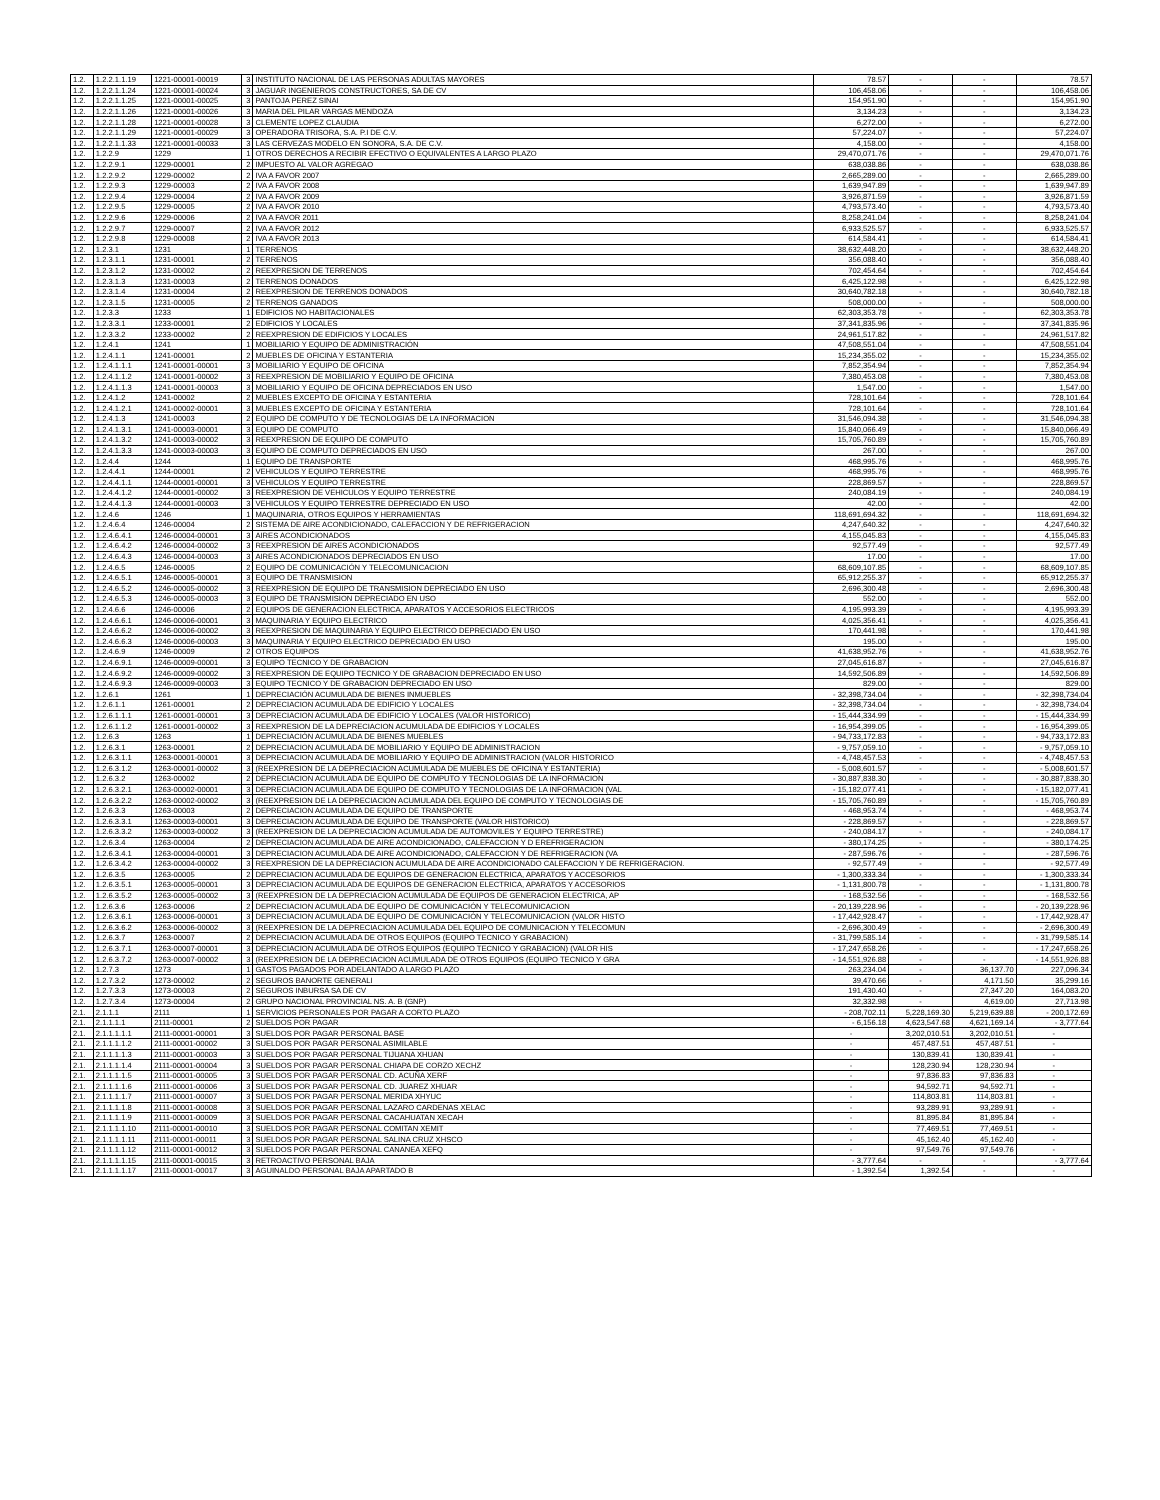| 1.2. | 1.2.2.1.1.19 | 1221-00001-00019 | 3 | INSTITUTO NACIONAL DE LAS PERSONAS ADULTAS MAYORES | 78.57 | - | - | 78.57 |
| 1.2. | 1.2.2.1.1.24 | 1221-00001-00024 | 3 | JAGUAR INGENIEROS CONSTRUCTORES, SA DE CV | 106,458.06 | - | - | 106,458.06 |
| 1.2. | 1.2.2.1.1.25 | 1221-00001-00025 | 3 | PANTOJA PEREZ SINAI | 154,951.90 | - | - | 154,951.90 |
| 1.2. | 1.2.2.1.1.26 | 1221-00001-00026 | 3 | MARIA DEL PILAR VARGAS MENDOZA | 3,134.23 | - | - | 3,134.23 |
| 1.2. | 1.2.2.1.1.28 | 1221-00001-00028 | 3 | CLEMENTE LOPEZ CLAUDIA | 6,272.00 | - | - | 6,272.00 |
| 1.2. | 1.2.2.1.1.29 | 1221-00001-00029 | 3 | OPERADORA TRISORA, S.A. P.I DE C.V. | 57,224.07 | - | - | 57,224.07 |
| 1.2. | 1.2.2.1.1.33 | 1221-00001-00033 | 3 | LAS CERVEZAS MODELO EN SONORA, S.A. DE C.V. | 4,158.00 | - | - | 4,158.00 |
| 1.2. | 1.2.2.9 | 1229 | 1 | OTROS DERECHOS A RECIBIR EFECTIVO O EQUIVALENTES A LARGO PLAZO | 29,470,071.76 | - | - | 29,470,071.76 |
| 1.2. | 1.2.2.9.1 | 1229-00001 | 2 | IMPUESTO AL VALOR AGREGAO | 638,038.86 | - | - | 638,038.86 |
| 1.2. | 1.2.2.9.2 | 1229-00002 | 2 | IVA A FAVOR 2007 | 2,665,289.00 | - | - | 2,665,289.00 |
| 1.2. | 1.2.2.9.3 | 1229-00003 | 2 | IVA A FAVOR 2008 | 1,639,947.89 | - | - | 1,639,947.89 |
| 1.2. | 1.2.2.9.4 | 1229-00004 | 2 | IVA A FAVOR 2009 | 3,926,871.59 | - | - | 3,926,871.59 |
| 1.2. | 1.2.2.9.5 | 1229-00005 | 2 | IVA A FAVOR 2010 | 4,793,573.40 | - | - | 4,793,573.40 |
| 1.2. | 1.2.2.9.6 | 1229-00006 | 2 | IVA A FAVOR 2011 | 8,258,241.04 | - | - | 8,258,241.04 |
| 1.2. | 1.2.2.9.7 | 1229-00007 | 2 | IVA A FAVOR 2012 | 6,933,525.57 | - | - | 6,933,525.57 |
| 1.2. | 1.2.2.9.8 | 1229-00008 | 2 | IVA A FAVOR 2013 | 614,584.41 | - | - | 614,584.41 |
| 1.2. | 1.2.3.1 | 1231 | 1 | TERRENOS | 38,632,448.20 | - | - | 38,632,448.20 |
| 1.2. | 1.2.3.1.1 | 1231-00001 | 2 | TERRENOS | 356,088.40 | - | - | 356,088.40 |
| 1.2. | 1.2.3.1.2 | 1231-00002 | 2 | REEXPRESION DE TERRENOS | 702,454.64 | - | - | 702,454.64 |
| 1.2. | 1.2.3.1.3 | 1231-00003 | 2 | TERRENOS DONADOS | 6,425,122.98 | - | - | 6,425,122.98 |
| 1.2. | 1.2.3.1.4 | 1231-00004 | 2 | REEXPRESION DE TERRENOS DONADOS | 30,640,782.18 | - | - | 30,640,782.18 |
| 1.2. | 1.2.3.1.5 | 1231-00005 | 2 | TERRENOS GANADOS | 508,000.00 | - | - | 508,000.00 |
| 1.2. | 1.2.3.3 | 1233 | 1 | EDIFICIOS NO HABITACIONALES | 62,303,353.78 | - | - | 62,303,353.78 |
| 1.2. | 1.2.3.3.1 | 1233-00001 | 2 | EDIFICIOS Y LOCALES | 37,341,835.96 | - | - | 37,341,835.96 |
| 1.2. | 1.2.3.3.2 | 1233-00002 | 2 | REEXPRESION DE EDIFICIOS Y LOCALES | 24,961,517.82 | - | - | 24,961,517.82 |
| 1.2. | 1.2.4.1 | 1241 | 1 | MOBILIARIO Y EQUIPO DE ADMINISTRACIÓN | 47,508,551.04 | - | - | 47,508,551.04 |
| 1.2. | 1.2.4.1.1 | 1241-00001 | 2 | MUEBLES DE OFICINA Y ESTANTERIA | 15,234,355.02 | - | - | 15,234,355.02 |
| 1.2. | 1.2.4.1.1.1 | 1241-00001-00001 | 3 | MOBILIARIO Y EQUIPO DE OFICINA | 7,852,354.94 | - | - | 7,852,354.94 |
| 1.2. | 1.2.4.1.1.2 | 1241-00001-00002 | 3 | REEXPRESION DE MOBILIARIO Y EQUIPO DE OFICINA | 7,380,453.08 | - | - | 7,380,453.08 |
| 1.2. | 1.2.4.1.1.3 | 1241-00001-00003 | 3 | MOBILIARIO Y EQUIPO DE OFICINA DEPRECIADOS EN USO | 1,547.00 | - | - | 1,547.00 |
| 1.2. | 1.2.4.1.2 | 1241-00002 | 2 | MUEBLES EXCEPTO DE OFICINA Y ESTANTERIA | 728,101.64 | - | - | 728,101.64 |
| 1.2. | 1.2.4.1.2.1 | 1241-00002-00001 | 3 | MUEBLES EXCEPTO DE OFICINA Y ESTANTERIA | 728,101.64 | - | - | 728,101.64 |
| 1.2. | 1.2.4.1.3 | 1241-00003 | 2 | EQUIPO DE COMPUTO Y DE TECNOLOGIAS DE LA INFORMACION | 31,546,094.38 | - | - | 31,546,094.38 |
| 1.2. | 1.2.4.1.3.1 | 1241-00003-00001 | 3 | EQUIPO DE COMPUTO | 15,840,066.49 | - | - | 15,840,066.49 |
| 1.2. | 1.2.4.1.3.2 | 1241-00003-00002 | 3 | REEXPRESION DE EQUIPO DE COMPUTO | 15,705,760.89 | - | - | 15,705,760.89 |
| 1.2. | 1.2.4.1.3.3 | 1241-00003-00003 | 3 | EQUIPO DE COMPUTO DEPRECIADOS EN USO | 267.00 | - | - | 267.00 |
| 1.2. | 1.2.4.4 | 1244 | 1 | EQUIPO DE TRANSPORTE | 468,995.76 | - | - | 468,995.76 |
| 1.2. | 1.2.4.4.1 | 1244-00001 | 2 | VEHICULOS Y EQUIPO TERRESTRE | 468,995.76 | - | - | 468,995.76 |
| 1.2. | 1.2.4.4.1.1 | 1244-00001-00001 | 3 | VEHICULOS Y EQUIPO TERRESTRE | 228,869.57 | - | - | 228,869.57 |
| 1.2. | 1.2.4.4.1.2 | 1244-00001-00002 | 3 | REEXPRESION DE VEHICULOS Y EQUIPO TERRESTRE | 240,084.19 | - | - | 240,084.19 |
| 1.2. | 1.2.4.4.1.3 | 1244-00001-00003 | 3 | VEHICULOS Y EQUIPO TERRESTRE DEPRECIADO EN USO | 42.00 | - | - | 42.00 |
| 1.2. | 1.2.4.6 | 1246 | 1 | MAQUINARIA, OTROS EQUIPOS Y HERRAMIENTAS | 118,691,694.32 | - | - | 118,691,694.32 |
| 1.2. | 1.2.4.6.4 | 1246-00004 | 2 | SISTEMA DE AIRE ACONDICIONADO, CALEFACCION Y DE REFRIGERACION | 4,247,640.32 | - | - | 4,247,640.32 |
| 1.2. | 1.2.4.6.4.1 | 1246-00004-00001 | 3 | AIRES ACONDICIONADOS | 4,155,045.83 | - | - | 4,155,045.83 |
| 1.2. | 1.2.4.6.4.2 | 1246-00004-00002 | 3 | REEXPRESION DE AIRES ACONDICIONADOS | 92,577.49 | - | - | 92,577.49 |
| 1.2. | 1.2.4.6.4.3 | 1246-00004-00003 | 3 | AIRES ACONDICIONADOS DEPRECIADOS EN USO | 17.00 | - | - | 17.00 |
| 1.2. | 1.2.4.6.5 | 1246-00005 | 2 | EQUIPO DE COMUNICACIÓN Y TELECOMUNICACION | 68,609,107.85 | - | - | 68,609,107.85 |
| 1.2. | 1.2.4.6.5.1 | 1246-00005-00001 | 3 | EQUIPO DE TRANSMISION | 65,912,255.37 | - | - | 65,912,255.37 |
| 1.2. | 1.2.4.6.5.2 | 1246-00005-00002 | 3 | REEXPRESION DE EQUIPO DE TRANSMISION DEPRECIADO EN USO | 2,696,300.48 | - | - | 2,696,300.48 |
| 1.2. | 1.2.4.6.5.3 | 1246-00005-00003 | 3 | EQUIPO DE TRANSMISION DEPRECIADO EN USO | 552.00 | - | - | 552.00 |
| 1.2. | 1.2.4.6.6 | 1246-00006 | 2 | EQUIPOS DE GENERACION ELECTRICA, APARATOS Y ACCESORIOS ELECTRICOS | 4,195,993.39 | - | - | 4,195,993.39 |
| 1.2. | 1.2.4.6.6.1 | 1246-00006-00001 | 3 | MAQUINARIA Y EQUIPO ELECTRICO | 4,025,356.41 | - | - | 4,025,356.41 |
| 1.2. | 1.2.4.6.6.2 | 1246-00006-00002 | 3 | REEXPRESION DE MAQUINARIA Y EQUIPO ELECTRICO DEPRECIADO EN USO | 170,441.98 | - | - | 170,441.98 |
| 1.2. | 1.2.4.6.6.3 | 1246-00006-00003 | 3 | MAQUINARIA Y EQUIPO ELECTRICO DEPRECIADO EN USO | 195.00 | - | - | 195.00 |
| 1.2. | 1.2.4.6.9 | 1246-00009 | 2 | OTROS EQUIPOS | 41,638,952.76 | - | - | 41,638,952.76 |
| 1.2. | 1.2.4.6.9.1 | 1246-00009-00001 | 3 | EQUIPO TECNICO Y DE GRABACION | 27,045,616.87 | - | - | 27,045,616.87 |
| 1.2. | 1.2.4.6.9.2 | 1246-00009-00002 | 3 | REEXPRESION DE EQUIPO TECNICO Y DE GRABACION DEPRECIADO EN USO | 14,592,506.89 | - | - | 14,592,506.89 |
| 1.2. | 1.2.4.6.9.3 | 1246-00009-00003 | 3 | EQUIPO TECNICO Y DE GRABACION DEPRECIADO EN USO | 829.00 | - | - | 829.00 |
| 1.2. | 1.2.6.1 | 1261 | 1 | DEPRECIACIÓN ACUMULADA DE BIENES INMUEBLES | - 32,398,734.04 | - | - | - 32,398,734.04 |
| 1.2. | 1.2.6.1.1 | 1261-00001 | 2 | DEPRECIACION ACUMULADA DE EDIFICIO Y LOCALES | - 32,398,734.04 | - | - | - 32,398,734.04 |
| 1.2. | 1.2.6.1.1.1 | 1261-00001-00001 | 3 | DEPRECIACION ACUMULADA DE EDIFICIO Y LOCALES (VALOR HISTORICO) | - 15,444,334.99 | - | - | - 15,444,334.99 |
| 1.2. | 1.2.6.1.1.2 | 1261-00001-00002 | 3 | REEXPRESION DE LA DEPRECIACION ACUMULADA DE EDIFICIOS Y LOCALES | - 16,954,399.05 | - | - | - 16,954,399.05 |
| 1.2. | 1.2.6.3 | 1263 | 1 | DEPRECIACIÓN ACUMULADA DE BIENES MUEBLES | - 94,733,172.83 | - | - | - 94,733,172.83 |
| 1.2. | 1.2.6.3.1 | 1263-00001 | 2 | DEPRECIACION ACUMULADA DE MOBILIARIO Y EQUIPO DE ADMINISTRACION | - 9,757,059.10 | - | - | - 9,757,059.10 |
| 1.2. | 1.2.6.3.1.1 | 1263-00001-00001 | 3 | DEPRECIACION ACUMULADA DE MOBILIARIO Y EQUIPO DE ADMINISTRACION (VALOR HISTORICO | - 4,748,457.53 | - | - | - 4,748,457.53 |
| 1.2. | 1.2.6.3.1.2 | 1263-00001-00002 | 3 | (REEXPRESION DE LA DEPRECIACION ACUMULADA DE MUEBLES DE OFICINA Y ESTANTERIA) | - 5,008,601.57 | - | - | - 5,008,601.57 |
| 1.2. | 1.2.6.3.2 | 1263-00002 | 2 | DEPRECIACION ACUMULADA DE EQUIPO DE COMPUTO Y TECNOLOGIAS DE LA INFORMACION | - 30,887,838.30 | - | - | - 30,887,838.30 |
| 1.2. | 1.2.6.3.2.1 | 1263-00002-00001 | 3 | DEPRECIACION ACUMULADA DE EQUIPO DE COMPUTO Y TECNOLOGIAS DE LA INFORMACION (VAL | - 15,182,077.41 | - | - | - 15,182,077.41 |
| 1.2. | 1.2.6.3.2.2 | 1263-00002-00002 | 3 | (REEXPRESION DE LA DEPRECIACION ACUMULADA DEL EQUIPO DE COMPUTO Y TECNOLOGIAS DE | - 15,705,760.89 | - | - | - 15,705,760.89 |
| 1.2. | 1.2.6.3.3 | 1263-00003 | 2 | DEPRECIACION ACUMULADA DE EQUIPO DE TRANSPORTE | - 468,953.74 | - | - | - 468,953.74 |
| 1.2. | 1.2.6.3.3.1 | 1263-00003-00001 | 3 | DEPRECIACION ACUMULADA DE EQUIPO DE TRANSPORTE (VALOR HISTORICO) | - 228,869.57 | - | - | - 228,869.57 |
| 1.2. | 1.2.6.3.3.2 | 1263-00003-00002 | 3 | (REEXPRESION DE LA DEPRECIACION ACUMULADA DE AUTOMOVILES Y EQUIPO TERRESTRE) | - 240,084.17 | - | - | - 240,084.17 |
| 1.2. | 1.2.6.3.4 | 1263-00004 | 2 | DEPRECIACION ACUMULADA DE AIRE ACONDICIONADO, CALEFACCION Y D EREFRIGERACION | - 380,174.25 | - | - | - 380,174.25 |
| 1.2. | 1.2.6.3.4.1 | 1263-00004-00001 | 3 | DEPRECIACION ACUMULADA DE AIRE ACONDICIONADO, CALEFACCION Y DE REFRIGERACION (VA | - 287,596.76 | - | - | - 287,596.76 |
| 1.2. | 1.2.6.3.4.2 | 1263-00004-00002 | 3 | REEXPRESION DE LA DEPRECIACION ACUMULADA DE AIRE ACONDICIONADO CALEFACCION Y DE REFRIGERACION. | - 92,577.49 | - | - | - 92,577.49 |
| 1.2. | 1.2.6.3.5 | 1263-00005 | 2 | DEPRECIACION ACUMULADA DE EQUIPOS DE GENERACION ELECTRICA, APARATOS Y ACCESORIOS | - 1,300,333.34 | - | - | - 1,300,333.34 |
| 1.2. | 1.2.6.3.5.1 | 1263-00005-00001 | 3 | DEPRECIACION ACUMULADA DE EQUIPOS DE GENERACION ELECTRICA, APARATOS Y ACCESORIOS | - 1,131,800.78 | - | - | - 1,131,800.78 |
| 1.2. | 1.2.6.3.5.2 | 1263-00005-00002 | 3 | (REEXPRESION DE LA DEPRECIACION ACUMULADA DE EQUIPOS DE GENERACION ELECTRICA, AP | - 168,532.56 | - | - | - 168,532.56 |
| 1.2. | 1.2.6.3.6 | 1263-00006 | 2 | DEPRECIACION ACUMULADA DE EQUIPO DE COMUNICACIÓN Y TELECOMUNICACION | - 20,139,228.96 | - | - | - 20,139,228.96 |
| 1.2. | 1.2.6.3.6.1 | 1263-00006-00001 | 3 | DEPRECIACION ACUMULADA DE EQUIPO DE COMUNICACIÓN Y TELECOMUNICACION (VALOR HISTO | - 17,442,928.47 | - | - | - 17,442,928.47 |
| 1.2. | 1.2.6.3.6.2 | 1263-00006-00002 | 3 | (REEXPRESION DE LA DEPRECIACION ACUMULADA DEL EQUIPO DE COMUNICACION Y TELECOMUN | - 2,696,300.49 | - | - | - 2,696,300.49 |
| 1.2. | 1.2.6.3.7 | 1263-00007 | 2 | DEPRECIACION ACUMULADA DE OTROS EQUIPOS (EQUIPO TECNICO Y GRABACION) | - 31,799,585.14 | - | - | - 31,799,585.14 |
| 1.2. | 1.2.6.3.7.1 | 1263-00007-00001 | 3 | DEPRECIACION ACUMULADA DE OTROS EQUIPOS (EQUIPO TECNICO Y GRABACION) (VALOR HIS | - 17,247,658.26 | - | - | - 17,247,658.26 |
| 1.2. | 1.2.6.3.7.2 | 1263-00007-00002 | 3 | (REEXPRESION DE LA DEPRECIACION ACUMULADA DE OTROS EQUIPOS (EQUIPO TECNICO Y GRA | - 14,551,926.88 | - | - | - 14,551,926.88 |
| 1.2. | 1.2.7.3 | 1273 | 1 | GASTOS PAGADOS POR ADELANTADO A LARGO PLAZO | 263,234.04 | - | 36,137.70 | 227,096.34 |
| 1.2. | 1.2.7.3.2 | 1273-00002 | 2 | SEGUROS BANORTE GENERALI | 39,470.66 | - | 4,171.50 | 35,299.16 |
| 1.2. | 1.2.7.3.3 | 1273-00003 | 2 | SEGUROS INBURSA SA DE CV | 191,430.40 | - | 27,347.20 | 164,083.20 |
| 1.2. | 1.2.7.3.4 | 1273-00004 | 2 | GRUPO NACIONAL PROVINCIAL NS. A. B (GNP) | 32,332.98 | - | 4,619.00 | 27,713.98 |
| 2.1. | 2.1.1.1 | 2111 | 1 | SERVICIOS PERSONALES POR PAGAR A CORTO PLAZO | - 208,702.11 | 5,228,169.30 | 5,219,639.88 | - 200,172.69 |
| 2.1. | 2.1.1.1.1 | 2111-00001 | 2 | SUELDOS POR PAGAR | - 6,156.18 | 4,623,547.68 | 4,621,169.14 | - 3,777.64 |
| 2.1. | 2.1.1.1.1.1 | 2111-00001-00001 | 3 | SUELDOS POR PAGAR PERSONAL BASE | - | 3,202,010.51 | 3,202,010.51 | - |
| 2.1. | 2.1.1.1.1.2 | 2111-00001-00002 | 3 | SUELDOS POR PAGAR PERSONAL ASIMILABLE | - | 457,487.51 | 457,487.51 | - |
| 2.1. | 2.1.1.1.1.3 | 2111-00001-00003 | 3 | SUELDOS POR PAGAR PERSONAL TIJUANA XHUAN | - | 130,839.41 | 130,839.41 | - |
| 2.1. | 2.1.1.1.1.4 | 2111-00001-00004 | 3 | SUELDOS POR PAGAR PERSONAL CHIAPA DE CORZO XECHZ | - | 128,230.94 | 128,230.94 | - |
| 2.1. | 2.1.1.1.1.5 | 2111-00001-00005 | 3 | SUELDOS POR PAGAR PERSONAL CD. ACUÑA XERF | - | 97,836.83 | 97,836.83 | - |
| 2.1. | 2.1.1.1.1.6 | 2111-00001-00006 | 3 | SUELDOS POR PAGAR PERSONAL CD. JUAREZ XHUAR | - | 94,592.71 | 94,592.71 | - |
| 2.1. | 2.1.1.1.1.7 | 2111-00001-00007 | 3 | SUELDOS POR PAGAR PERSONAL MERIDA XHYUC | - | 114,803.81 | 114,803.81 | - |
| 2.1. | 2.1.1.1.1.8 | 2111-00001-00008 | 3 | SUELDOS POR PAGAR PERSONAL LAZARO CARDENAS XELAC | - | 93,289.91 | 93,289.91 | - |
| 2.1. | 2.1.1.1.1.9 | 2111-00001-00009 | 3 | SUELDOS POR PAGAR PERSONAL CACAHUATAN XECAH | - | 81,895.84 | 81,895.84 | - |
| 2.1. | 2.1.1.1.1.10 | 2111-00001-00010 | 3 | SUELDOS POR PAGAR PERSONAL COMITAN XEMIT | - | 77,469.51 | 77,469.51 | - |
| 2.1. | 2.1.1.1.1.11 | 2111-00001-00011 | 3 | SUELDOS POR PAGAR PERSONAL SALINA CRUZ XHSCO | - | 45,162.40 | 45,162.40 | - |
| 2.1. | 2.1.1.1.1.12 | 2111-00001-00012 | 3 | SUELDOS POR PAGAR PERSONAL CANANEA XEFQ | - | 97,549.76 | 97,549.76 | - |
| 2.1. | 2.1.1.1.1.15 | 2111-00001-00015 | 3 | RETROACTIVO PERSONAL BAJA | - 3,777.64 | - | - | - 3,777.64 |
| 2.1. | 2.1.1.1.1.17 | 2111-00001-00017 | 3 | AGUINALDO PERSONAL BAJA APARTADO B | - 1,392.54 | 1,392.54 | - | - |